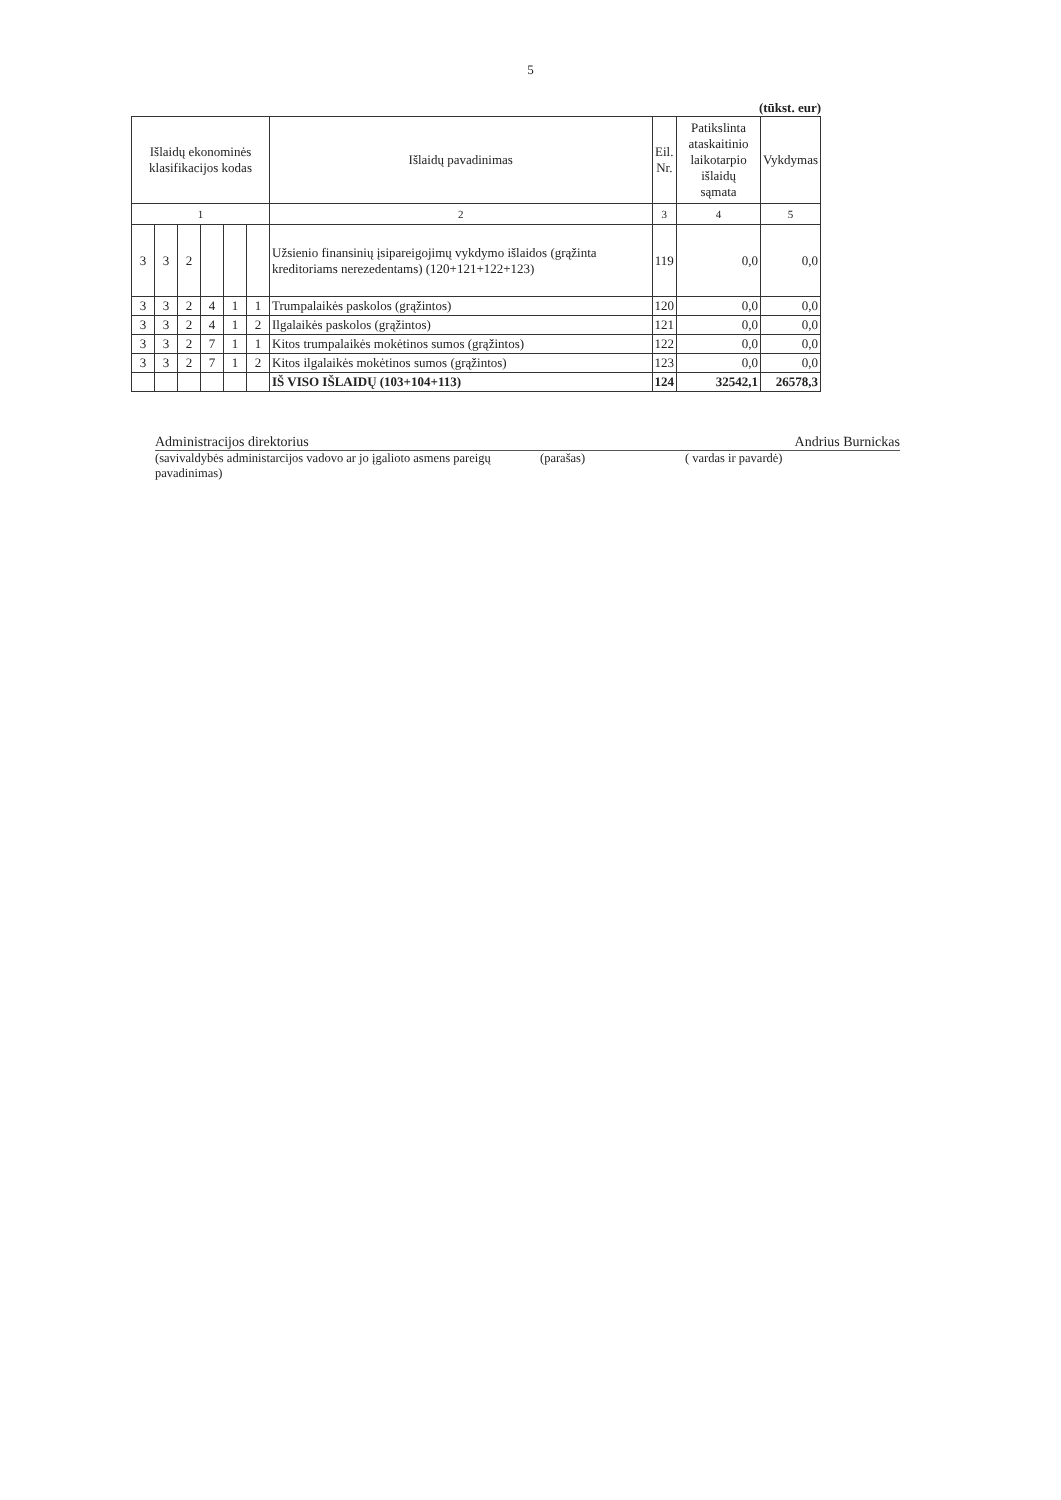5
(tūkst. eur)
| Išlaidų ekonominės klasifikacijos kodas | | | | | | Išlaidų pavadinimas | Eil. Nr. | Patikslinta ataskaitinio laikotarpio išlaidų sąmata | Vykdymas |
| --- | --- | --- | --- | --- | --- | --- | --- | --- | --- |
| 1 | | | | | | 2 | 3 | 4 | 5 |
| 3 | 3 | 2 | | | | Užsienio finansinių įsipareigojimų vykdymo išlaidos (grąžinta kreditoriams nerezedentams) (120+121+122+123) | 119 | 0,0 | 0,0 |
| 3 | 3 | 2 | 4 | 1 | 1 | Trumpalaikės paskolos (grąžintos) | 120 | 0,0 | 0,0 |
| 3 | 3 | 2 | 4 | 1 | 2 | Ilgalaikės paskolos (grąžintos) | 121 | 0,0 | 0,0 |
| 3 | 3 | 2 | 7 | 1 | 1 | Kitos trumpalaikės mokėtinos sumos (grąžintos) | 122 | 0,0 | 0,0 |
| 3 | 3 | 2 | 7 | 1 | 2 | Kitos ilgalaikės mokėtinos sumos (grąžintos) | 123 | 0,0 | 0,0 |
| | | | | | | IŠ VISO IŠLAIDŲ (103+104+113) | 124 | 32542,1 | 26578,3 |
Administracijos direktorius Andrius Burnickas
(savivaldybės administarcijos vadovo ar jo įgalioto asmens pareigų pavadinimas)
(parašas) ( vardas ir pavardė)